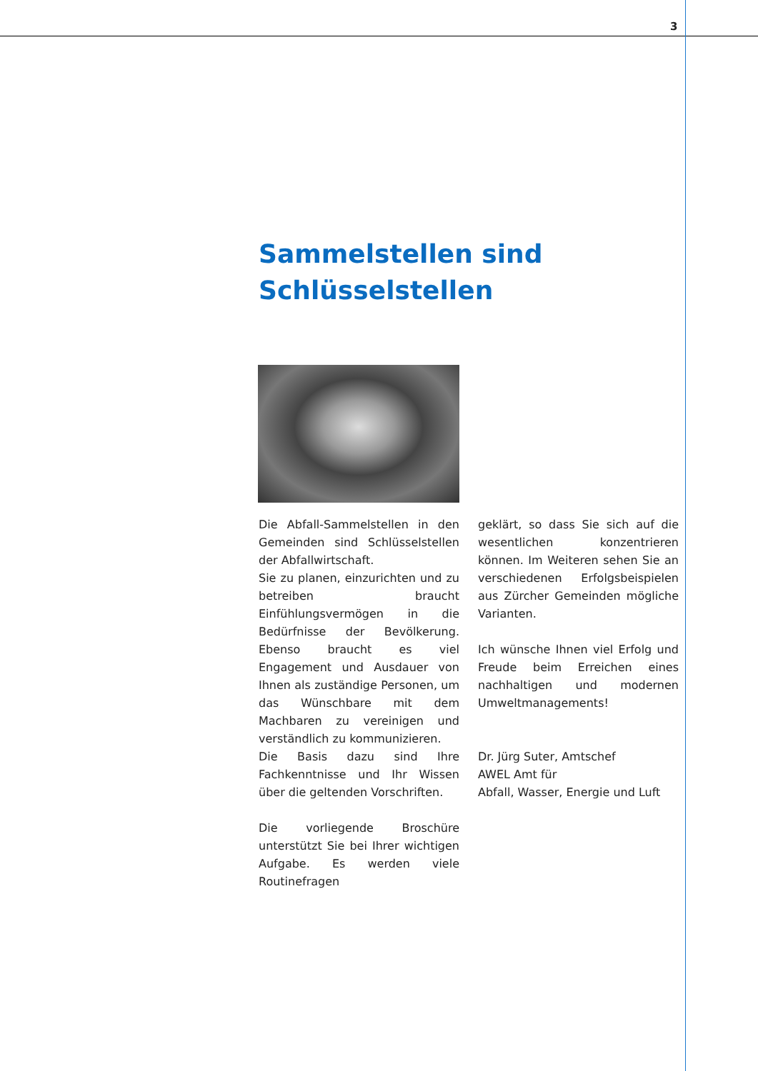3
Sammelstellen sind
Schlüsselstellen
Die Abfall-Sammelstellen in den Gemeinden sind Schlüsselstellen der Abfallwirtschaft.
Sie zu planen, einzurichten und zu betreiben braucht Einfühlungsvermögen in die Bedürfnisse der Bevölkerung. Ebenso braucht es viel Engagement und Ausdauer von Ihnen als zuständige Personen, um das Wünschbare mit dem Machbaren zu vereinigen und verständlich zu kommunizieren.
Die Basis dazu sind Ihre Fachkenntnisse und Ihr Wissen über die geltenden Vorschriften.
Die vorliegende Broschüre unterstützt Sie bei Ihrer wichtigen Aufgabe. Es werden viele Routinefragen
geklärt, so dass Sie sich auf die wesentlichen konzentrieren können. Im Weiteren sehen Sie an verschiedenen Erfolgsbeispielen aus Zürcher Gemeinden mögliche Varianten.
Ich wünsche Ihnen viel Erfolg und Freude beim Erreichen eines nachhaltigen und modernen Umweltmanagements!
Dr. Jürg Suter, Amtschef
AWEL Amt für
Abfall, Wasser, Energie und Luft